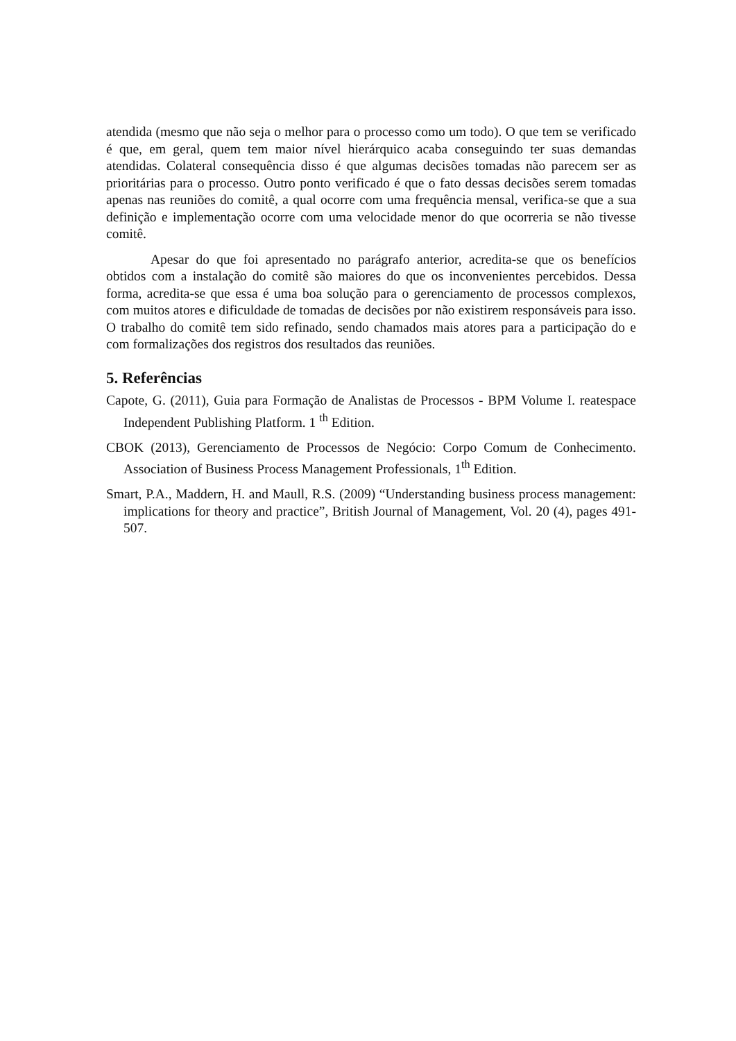atendida (mesmo que não seja o melhor para o processo como um todo). O que tem se verificado é que, em geral, quem tem maior nível hierárquico acaba conseguindo ter suas demandas atendidas. Colateral consequência disso é que algumas decisões tomadas não parecem ser as prioritárias para o processo. Outro ponto verificado é que o fato dessas decisões serem tomadas apenas nas reuniões do comitê, a qual ocorre com uma frequência mensal, verifica-se que a sua definição e implementação ocorre com uma velocidade menor do que ocorreria se não tivesse comitê.
Apesar do que foi apresentado no parágrafo anterior, acredita-se que os benefícios obtidos com a instalação do comitê são maiores do que os inconvenientes percebidos. Dessa forma, acredita-se que essa é uma boa solução para o gerenciamento de processos complexos, com muitos atores e dificuldade de tomadas de decisões por não existirem responsáveis para isso. O trabalho do comitê tem sido refinado, sendo chamados mais atores para a participação do e com formalizações dos registros dos resultados das reuniões.
5. Referências
Capote, G. (2011), Guia para Formação de Analistas de Processos - BPM Volume I. reatespace Independent Publishing Platform. 1 <sup>th</sup> Edition.
CBOK (2013), Gerenciamento de Processos de Negócio: Corpo Comum de Conhecimento. Association of Business Process Management Professionals, 1<sup>th</sup> Edition.
Smart, P.A., Maddern, H. and Maull, R.S. (2009) “Understanding business process management: implications for theory and practice”, British Journal of Management, Vol. 20 (4), pages 491-507.